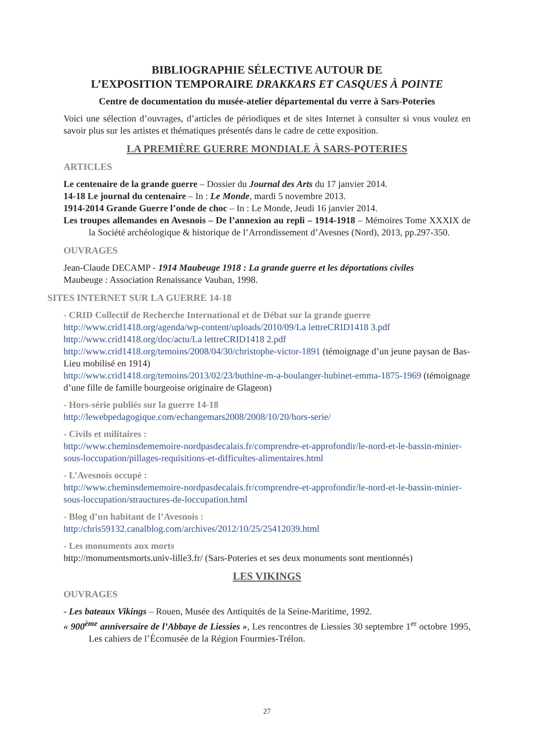BIBLIOGRAPHIE SÉLECTIVE AUTOUR DE
L’EXPOSITION TEMPORAIRE DRAKKARS ET CASQUES À POINTE
Centre de documentation du musée-atelier départemental du verre à Sars-Poteries
Voici une sélection d’ouvrages, d’articles de périodiques et de sites Internet à consulter si vous voulez en savoir plus sur les artistes et thématiques présentés dans le cadre de cette exposition.
LA PREMIÈRE GUERRE MONDIALE À SARS-POTERIES
ARTICLES
Le centenaire de la grande guerre – Dossier du Journal des Arts du 17 janvier 2014.
14-18 Le journal du centenaire – In : Le Monde, mardi 5 novembre 2013.
1914-2014 Grande Guerre l’onde de choc – In : Le Monde, Jeudi 16 janvier 2014.
Les troupes allemandes en Avesnois – De l’annexion au repli – 1914-1918 – Mémoires Tome XXXIX de la Société archéologique & historique de l’Arrondissement d’Avesnes (Nord), 2013, pp.297-350.
OUVRAGES
Jean-Claude DECAMP - 1914 Maubeuge 1918 : La grande guerre et les déportations civiles
Maubeuge : Association Renaissance Vauban, 1998.
SITES INTERNET SUR LA GUERRE 14-18
- CRID Collectif de Recherche International et de Débat sur la grande guerre
http://www.crid1418.org/agenda/wp-content/uploads/2010/09/La lettreCRID1418 3.pdf
http://www.crid1418.org/doc/actu/La lettreCRID1418 2.pdf
http://www.crid1418.org/temoins/2008/04/30/christophe-victor-1891 (témoignage d’un jeune paysan de Bas-Lieu mobilisé en 1914)
http://www.crid1418.org/temoins/2013/02/23/buthine-m-a-boulanger-hubinet-emma-1875-1969 (témoignage d’une fille de famille bourgeoise originaire de Glageon)
- Hors-série publiés sur la guerre 14-18
http://lewebpedagogique.com/echangemars2008/2008/10/20/hors-serie/
- Civils et militaires :
http://www.cheminsdememoire-nordpasdecalais.fr/comprendre-et-approfondir/le-nord-et-le-bassin-minier-sous-loccupation/pillages-requisitions-et-difficultes-alimentaires.html
- L’Avesnois occupé :
http://www.cheminsdememoire-nordpasdecalais.fr/comprendre-et-approfondir/le-nord-et-le-bassin-minier-sous-loccupation/strauctures-de-loccupation.html
- Blog d’un habitant de l’Avesnois :
http:/chris59132.canalblog.com/archives/2012/10/25/25412039.html
- Les monuments aux morts
http://monumentsmorts.univ-lille3.fr/ (Sars-Poteries et ses deux monuments sont mentionnés)
LES VIKINGS
OUVRAGES
- Les bateaux Vikings – Rouen, Musée des Antiquités de la Seine-Maritime, 1992.
« 900<sup>ème</sup> anniversaire de l’Abbaye de Liessies », Les rencontres de Liessies 30 septembre 1<sup>er</sup> octobre 1995, Les cahiers de l’Écomusée de la Région Fourmies-Trélon.
27